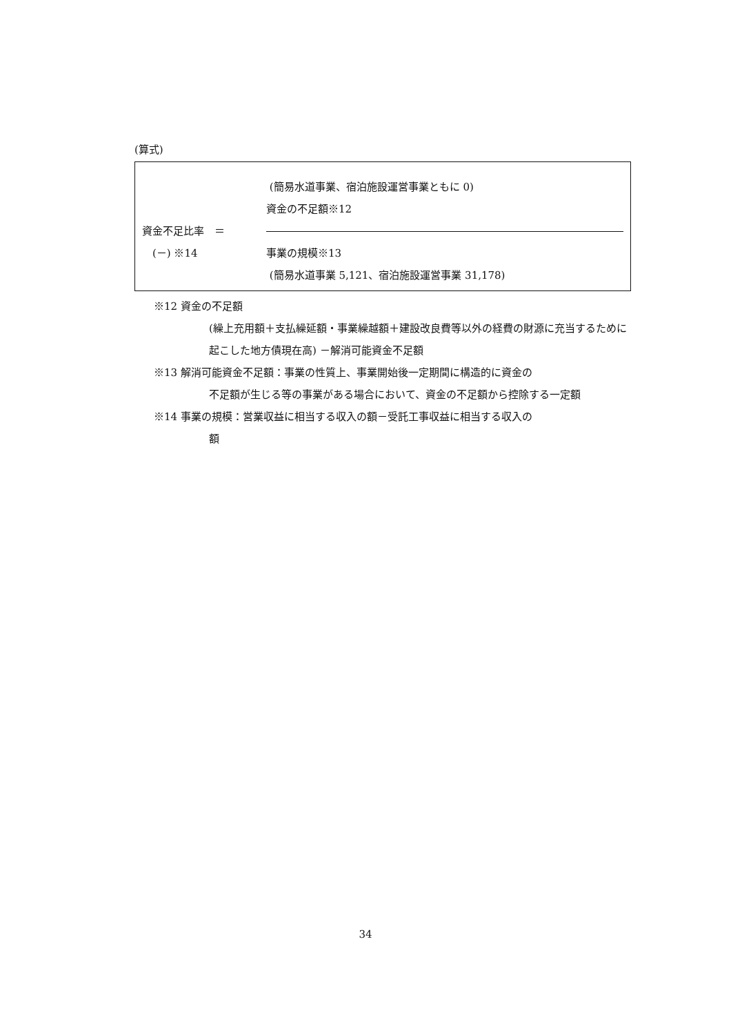(算式)
(簡易水道事業、宿泊施設運営事業ともに 0)
資金の不足額※12
資金不足比率　＝
　(－) ※14 事業の規模※13
(簡易水道事業 5,121、宿泊施設運営事業 31,178)
※12 資金の不足額
(繰上充用額＋支払繰延額・事業繰越額＋建設改良費等以外の経費の財源に充当するために起こした地方債現在高) －解消可能資金不足額
※13 解消可能資金不足額：事業の性質上、事業開始後一定期間に構造的に資金の
不足額が生じる等の事業がある場合において、資金の不足額から控除する一定額
※14 事業の規模：営業収益に相当する収入の額－受託工事収益に相当する収入の
額
34